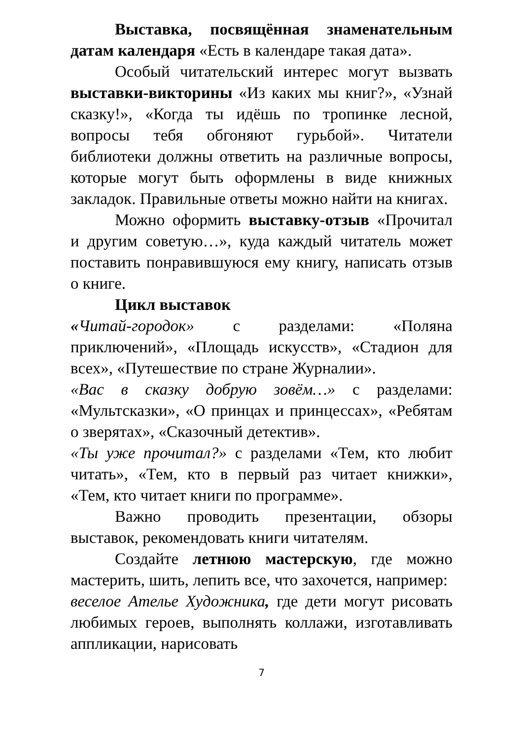Выставка, посвящённая знаменательным датам календаря «Есть в календаре такая дата».
Особый читательский интерес могут вызвать выставки-викторины «Из каких мы книг?», «Узнай сказку!», «Когда ты идёшь по тропинке лесной, вопросы тебя обгоняют гурьбой». Читатели библиотеки должны ответить на различные вопросы, которые могут быть оформлены в виде книжных закладок. Правильные ответы можно найти на книгах.
Можно оформить выставку-отзыв «Прочитал и другим советую…», куда каждый читатель может поставить понравившуюся ему книгу, написать отзыв о книге.
Цикл выставок
«Читай-городок» с разделами: «Поляна приключений», «Площадь искусств», «Стадион для всех», «Путешествие по стране Журналии».
«Вас в сказку добрую зовём…» с разделами: «Мультсказки», «О принцах и принцессах», «Ребятам о зверятах», «Сказочный детектив».
«Ты уже прочитал?» с разделами «Тем, кто любит читать», «Тем, кто в первый раз читает книжки», «Тем, кто читает книги по программе».
Важно проводить презентации, обзоры выставок, рекомендовать книги читателям.
Создайте летнюю мастерскую, где можно мастерить, шить, лепить все, что захочется, например:
веселое Ателье Художника, где дети могут рисовать любимых героев, выполнять коллажи, изготавливать аппликации, нарисовать
7